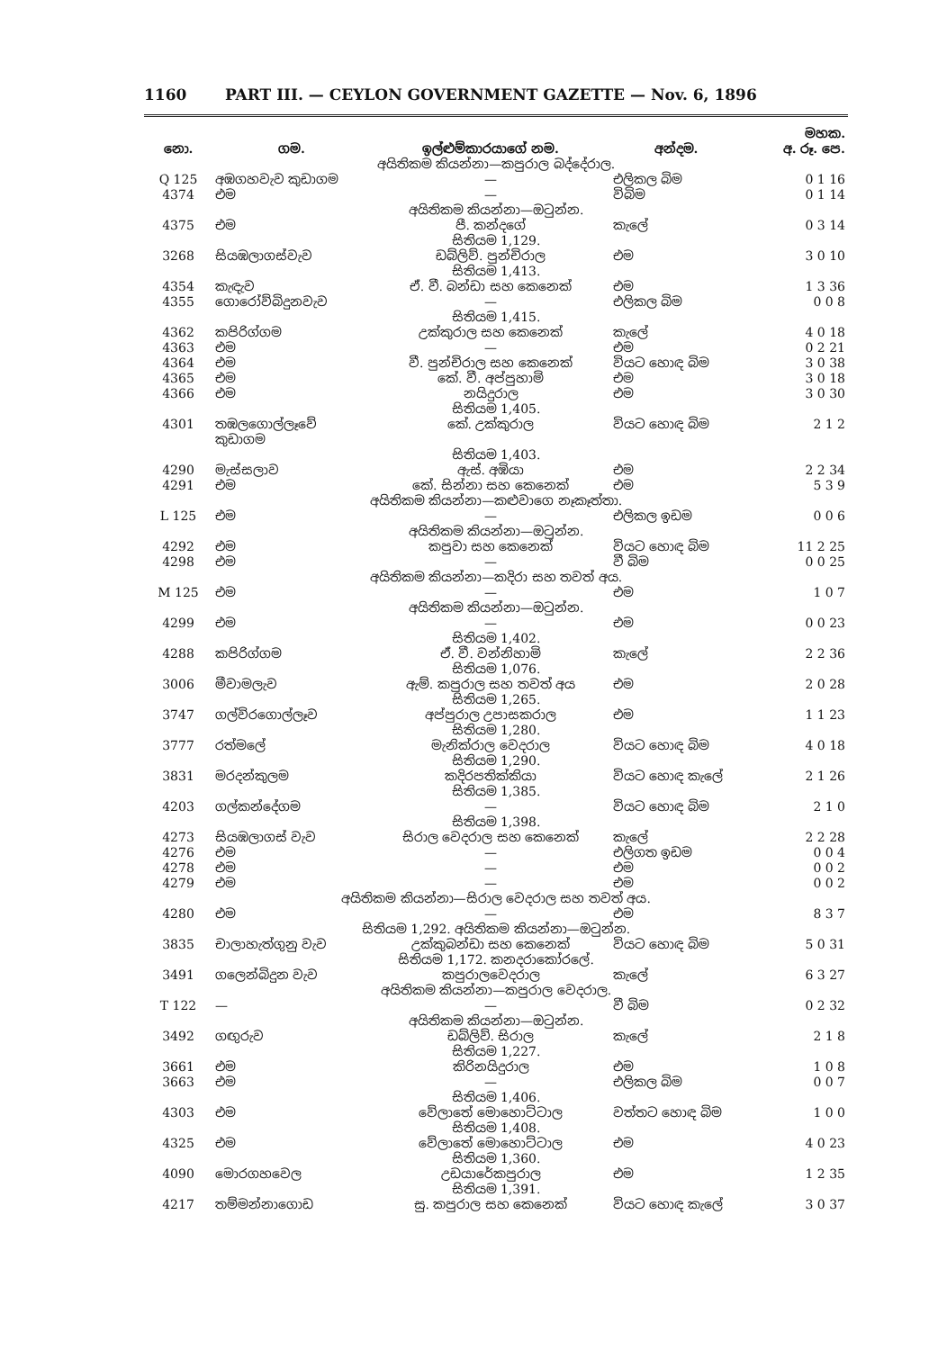1160 PART III. — CEYLON GOVERNMENT GAZETTE — Nov. 6, 1896
| | | | | මහක. |
| --- | --- | --- | --- | --- |
| නො. | ගම. | ඉල්ළුම්කාරයාගේ නම. | අන්දම. | අ. රූ. පෙ. |
| අයිතිකම කියන්නා—කපුරාල බද්දේරාල. | | | | |
| Q 125 | අඹගහවැව කුඩාගම | — | එලිකල බිම | 0 1 16 |
| 4374 | එම | — | විබිම | 0 1 14 |
| අයිතිකම කියන්නා—ඔටුන්න. | | | | |
| 4375 | එම | පී. කන්දගේ | කැලේ | 0 3 14 |
| සිතියම 1,129. | | | | |
| 3268 | සියඹලාගස්වැව | ඩබ්ලිව්. පුන්චිරාල | එම | 3 0 10 |
| සිතියම 1,413. | | | | |
| 4354 | කැඳැව | ඒ. වී. බන්ඩා සහ කෙනෙක් | එම | 1 3 36 |
| 4355 | ගොරෝව්බිදුනවැව | — | එලිකල බිම | 0 0 8 |
| සිතියම 1,415. | | | | |
| 4362 | කපිරිග්ගම | උක්කුරාල සහ කෙනෙක් | කැලේ | 4 0 18 |
| 4363 | එම | — | එම | 0 2 21 |
| 4364 | එම | වී. පුන්චිරාල සහ කෙනෙක් | වියට හොඳ බිම | 3 0 38 |
| 4365 | එම | කේ. වී. අප්පුහාමි | එම | 3 0 18 |
| 4366 | එම | නයිදුරාල | එම | 3 0 30 |
| සිතියම 1,405. | | | | |
| 4301 | තඹලගොල්ලෑවේ කුඩාගම | කේ. උක්කුරාල | වියට හොඳ බිම | 2 1 2 |
| සිතියම 1,403. | | | | |
| 4290 | මැස්සලාව | ඇස්. අඹියා | එම | 2 2 34 |
| 4291 | එම | කේ. සින්නා සහ කෙනෙක් | එම | 5 3 9 |
| අයිතිකම කියන්නා—කළුවාගෙ නෑකෑත්තා. | | | | |
| L 125 | එම | — | එලිකල ඉඩම | 0 0 6 |
| අයිතිකම කියන්නා—ඔටුන්න. | | | | |
| 4292 | එම | කපුවා සහ කෙනෙක් | වියට හොඳ බිම | 11 2 25 |
| 4298 | එම | — | වී බිම | 0 0 25 |
| අයිතිකම කියන්නා—කදිරා සහ තවත් අය. | | | | |
| M 125 | එම | — | එම | 1 0 7 |
| අයිතිකම කියන්නා—ඔටුන්න. | | | | |
| 4299 | එම | — | එම | 0 0 23 |
| සිතියම 1,402. | | | | |
| 4288 | කපිරිග්ගම | ඒ. වී. වන්නිහාමි | කැලේ | 2 2 36 |
| සිතියම 1,076. | | | | |
| 3006 | මීවාමලැව | ඇම්. කපුරාල සහ තවත් අය | එම | 2 0 28 |
| සිතියම 1,265. | | | | |
| 3747 | ගල්විරගොල්ලෑව | අප්පුරාල උපාසකරාල | එම | 1 1 23 |
| සිතියම 1,280. | | | | |
| 3777 | රත්මලේ | මැනික්රාල වෙදරාල | වියට හොඳ බිම | 4 0 18 |
| සිතියම 1,290. | | | | |
| 3831 | මරදන්කුලම | කදිරපතික්කියා | වියට හොඳ කැලේ | 2 1 26 |
| සිතියම 1,385. | | | | |
| 4203 | ගල්කන්දේගම | — | වියට හොඳ බිම | 2 1 0 |
| සිතියම 1,398. | | | | |
| 4273 | සියඹලාගස් වැව | සිරාල වෙදරාල සහ කෙනෙක් | කැලේ | 2 2 28 |
| 4276 | එම | — | එලිගත ඉඩම | 0 0 4 |
| 4278 | එම | — | එම | 0 0 2 |
| 4279 | එම | — | එම | 0 0 2 |
| අයිතිකම කියන්නා—සිරාල වෙදරාල සහ තවත් අය. | | | | |
| 4280 | එම | — | එම | 8 3 7 |
| සිතියම 1,292. අයිතිකම කියන්නා—ඔටුන්න. | | | | |
| 3835 | චාලාහැත්ගුනු වැව | උක්කුබන්ඩා සහ කෙනෙක් | වියට හොඳ බිම | 5 0 31 |
| සිතියම 1,172. කනදරාකෝරලේ. | | | | |
| 3491 | ගලෙන්බිදුන වැව | කපුරාලවෙදරාල | කැලේ | 6 3 27 |
| අයිතිකම කියන්නා—කපුරාල වෙදරාල. | | | | |
| T 122 | — | — | වී බිම | 0 2 32 |
| අයිතිකම කියන්නා—ඔටුන්න. | | | | |
| 3492 | ගඟුරුව | ඩබ්ලිව්. සිරාල | කැලේ | 2 1 8 |
| සිතියම 1,227. | | | | |
| 3661 | එම | කිරිනයිදුරාල | එම | 1 0 8 |
| 3663 | එම | — | එලිකල බිම | 0 0 7 |
| සිතියම 1,406. | | | | |
| 4303 | එම | වේලාතේ මොහොට්ටාල | වත්තට හොඳ බිම | 1 0 0 |
| සිතියම 1,408. | | | | |
| 4325 | එම | වේලාතේ මොහොට්ටාල | එම | 4 0 23 |
| සිතියම 1,360. | | | | |
| 4090 | මොරගහවෙල | උඩයාරේකපුරාල | එම | 1 2 35 |
| සිතියම 1,391. | | | | |
| 4217 | තම්මන්නාගොඩ | සු. කපුරාල සහ කෙනෙක් | වියට හොඳ කැලේ | 3 0 37 |